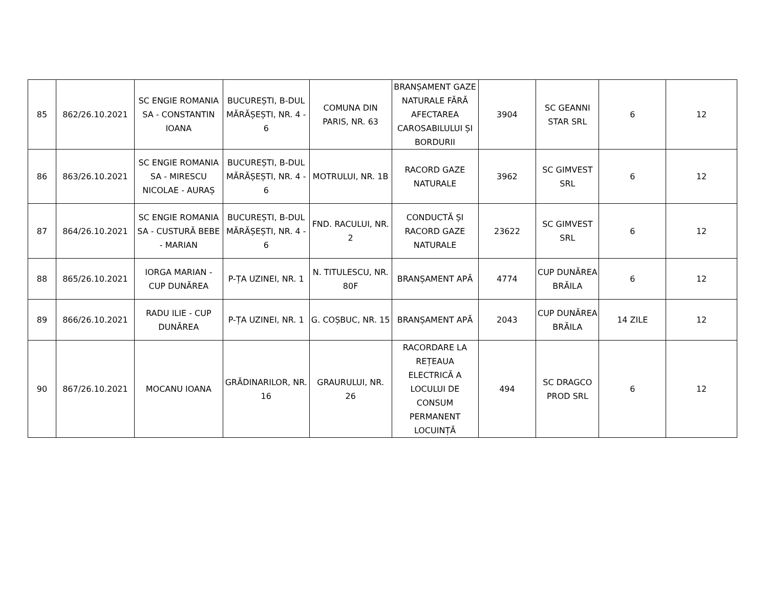| 85 | 862/26.10.2021 | SC ENGIE ROMANIA SA - CONSTANTIN IOANA | BUCUREȘTI, B-DUL MĂRĂȘEȘTI, NR. 4 - 6 | COMUNA DIN PARIS, NR. 63 | BRANȘAMENT GAZE NATURALE FĂRĂ AFECTAREA CAROSABILULUI ȘI BORDURII | 3904 | SC GEANNI STAR SRL | 6 | 12 |
| 86 | 863/26.10.2021 | SC ENGIE ROMANIA SA - MIRESCU NICOLAE - AURAȘ | BUCUREȘTI, B-DUL MĂRĂȘEȘTI, NR. 4 - 6 | MOTRULUI, NR. 1B | RACORD GAZE NATURALE | 3962 | SC GIMVEST SRL | 6 | 12 |
| 87 | 864/26.10.2021 | SC ENGIE ROMANIA SA - CUSTURĂ BEBE - MARIAN | BUCUREȘTI, B-DUL MĂRĂȘEȘTI, NR. 4 - 6 | FND. RACULUI, NR. 2 | CONDUCTĂ ȘI RACORD GAZE NATURALE | 23622 | SC GIMVEST SRL | 6 | 12 |
| 88 | 865/26.10.2021 | IORGA MARIAN - CUP DUNĂREA | P-ȚA UZINEI, NR. 1 | N. TITULESCU, NR. 80F | BRANȘAMENT APĂ | 4774 | CUP DUNĂREA BRĂILA | 6 | 12 |
| 89 | 866/26.10.2021 | RADU ILIE - CUP DUNĂREA | P-ȚA UZINEI, NR. 1 | G. COȘBUC, NR. 15 | BRANȘAMENT APĂ | 2043 | CUP DUNĂREA BRĂILA | 14 ZILE | 12 |
| 90 | 867/26.10.2021 | MOCANU IOANA | GRĂDINARILOR, NR. 16 | GRAURULUI, NR. 26 | RACORDARE LA REȚEAUA ELECTRICĂ A LOCULUI DE CONSUM PERMANENT LOCUINȚĂ | 494 | SC DRAGCO PROD SRL | 6 | 12 |